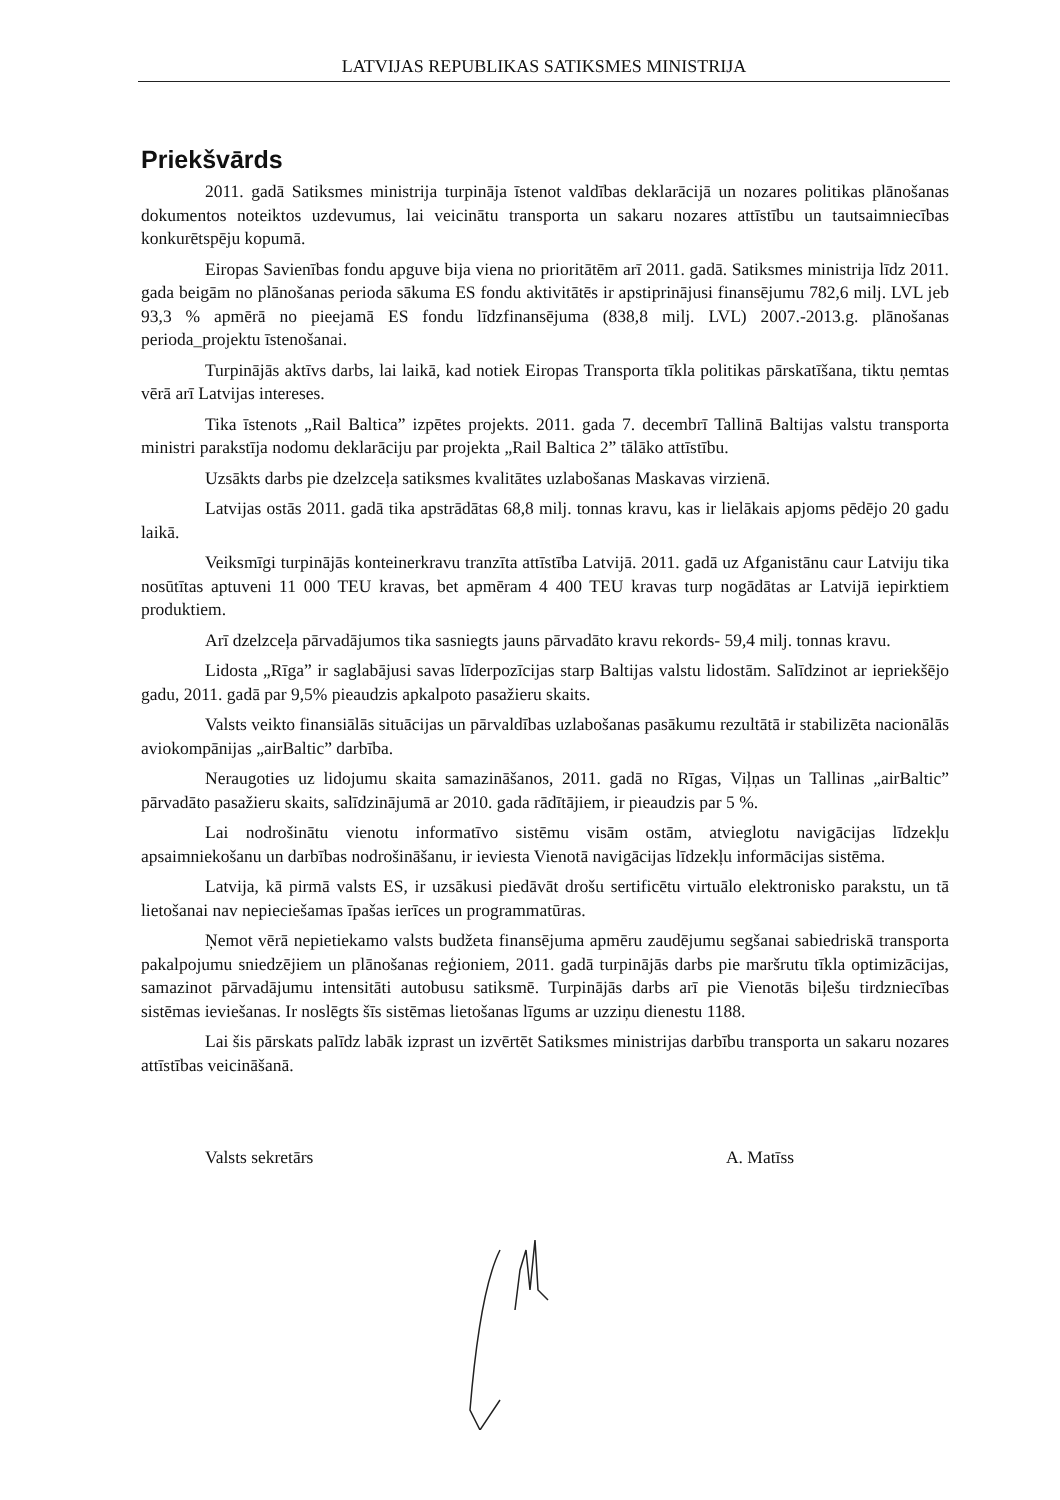LATVIJAS REPUBLIKAS SATIKSMES MINISTRIJA
Priekšvārds
2011. gadā Satiksmes ministrija turpināja īstenot valdības deklarācijā un nozares politikas plānošanas dokumentos noteiktos uzdevumus, lai veicinātu transporta un sakaru nozares attīstību un tautsaimniecības konkurētspēju kopumā.
Eiropas Savienības fondu apguve bija viena no prioritātēm arī 2011. gadā. Satiksmes ministrija līdz 2011. gada beigām no plānošanas perioda sākuma ES fondu aktivitātēs ir apstiprinājusi finansējumu 782,6 milj. LVL jeb 93,3 % apmērā no pieejamā ES fondu līdzfinansējuma (838,8 milj. LVL) 2007.-2013.g. plānošanas perioda_projektu īstenošanai.
Turpinājās aktīvs darbs, lai laikā, kad notiek Eiropas Transporta tīkla politikas pārskatīšana, tiktu ņemtas vērā arī Latvijas intereses.
Tika īstenots „Rail Baltica” izpētes projekts. 2011. gada 7. decembrī Tallinā Baltijas valstu transporta ministri parakstīja nodomu deklarāciju par projekta „Rail Baltica 2” tālāko attīstību.
Uzsākts darbs pie dzelzceļa satiksmes kvalitātes uzlabošanas Maskavas virzienā.
Latvijas ostās 2011. gadā tika apstrādātas 68,8 milj. tonnas kravu, kas ir lielākais apjoms pēdējo 20 gadu laikā.
Veiksmīgi turpinājās konteinerkravu tranzīta attīstība Latvijā. 2011. gadā uz Afganistānu caur Latviju tika nosūtītas aptuveni 11 000 TEU kravas, bet apmēram 4 400 TEU kravas turp nogādātas ar Latvijā iepirktiem produktiem.
Arī dzelzceļa pārvadājumos tika sasniegts jauns pārvadāto kravu rekords- 59,4 milj. tonnas kravu.
Lidosta „Rīga” ir saglabājusi savas līderpozīcijas starp Baltijas valstu lidostām. Salīdzinot ar iepriekšējo gadu, 2011. gadā par 9,5% pieaudzis apkalpoto pasažieru skaits.
Valsts veikto finansiālās situācijas un pārvaldības uzlabošanas pasākumu rezultātā ir stabilizēta nacionālās aviokompānijas „airBaltic” darbība.
Neraugoties uz lidojumu skaita samazināšanos, 2011. gadā no Rīgas, Viļņas un Tallinas „airBaltic” pārvadāto pasažieru skaits, salīdzinājumā ar 2010. gada rādītājiem, ir pieaudzis par 5 %.
Lai nodrošinātu vienotu informatīvo sistēmu visām ostām, atvieglotu navigācijas līdzekļu apsaimniekošanu un darbības nodrošināšanu, ir ieviesta Vienotā navigācijas līdzekļu informācijas sistēma.
Latvija, kā pirmā valsts ES, ir uzsākusi piedāvāt drošu sertificētu virtuālo elektronisko parakstu, un tā lietošanai nav nepieciešamas īpašas ierīces un programmatūras.
Ņemot vērā nepietiekamo valsts budžeta finansējuma apmēru zaudējumu segšanai sabiedriskā transporta pakalpojumu sniedzējiem un plānošanas reģioniem, 2011. gadā turpinājās darbs pie maršrutu tīkla optimizācijas, samazinot pārvadājumu intensitāti autobusu satiksmē. Turpinājās darbs arī pie Vienotās biļešu tirdzniecības sistēmas ieviešanas. Ir noslēgts šīs sistēmas lietošanas līgums ar uzziņu dienestu 1188.
Lai šis pārskats palīdz labāk izprast un izvērtēt Satiksmes ministrijas darbību transporta un sakaru nozares attīstības veicināšanā.
Valsts sekretārs A. Matīss